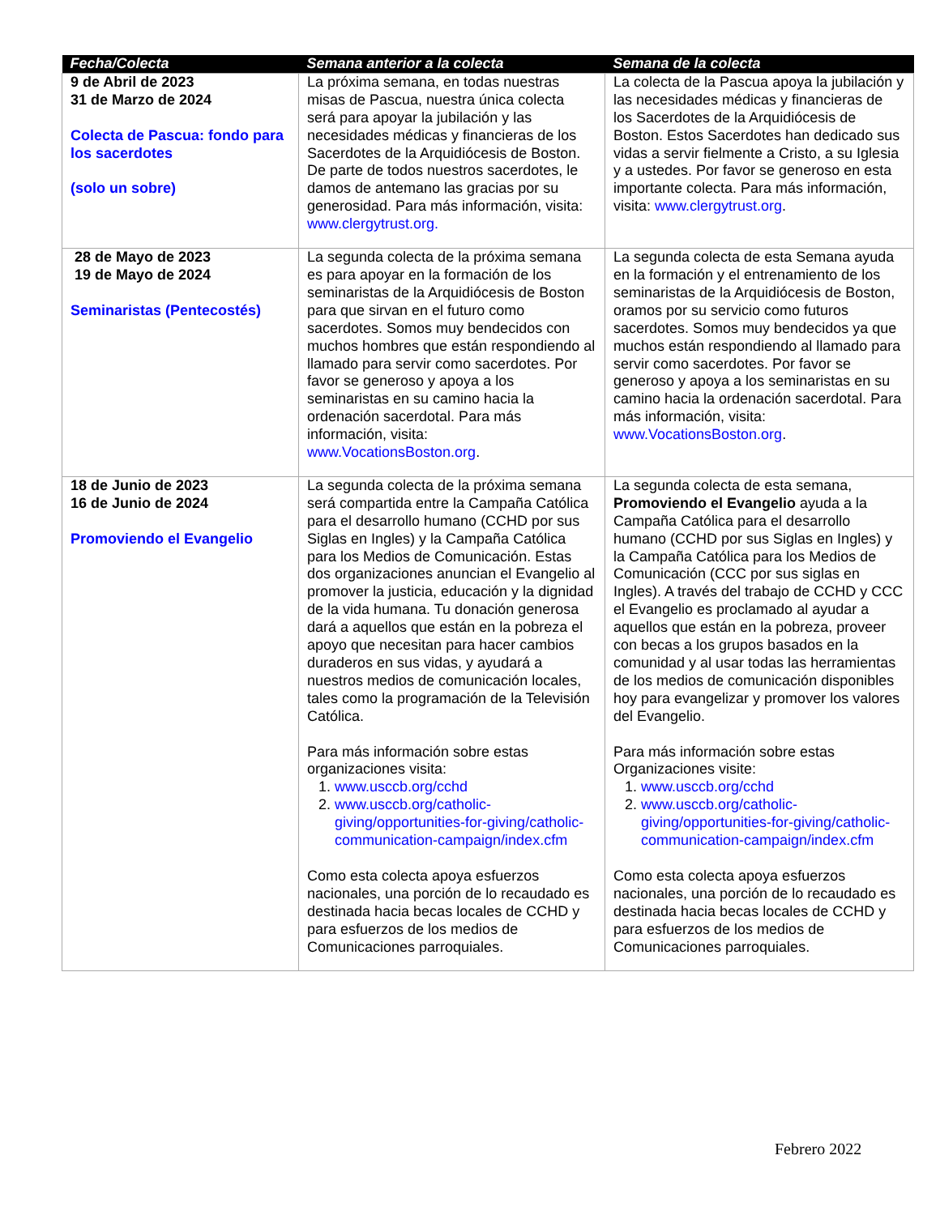| Fecha/Colecta | Semana anterior a la colecta | Semana de la colecta |
| --- | --- | --- |
| 9 de Abril de 2023 31 de Marzo de 2024 Colecta de Pascua: fondo para los sacerdotes (solo un sobre) | La próxima semana, en todas nuestras misas de Pascua, nuestra única colecta será para apoyar la jubilación y las necesidades médicas y financieras de los Sacerdotes de la Arquidiócesis de Boston. De parte de todos nuestros sacerdotes, le damos de antemano las gracias por su generosidad. Para más información, visita: www.clergytrust.org. | La colecta de la Pascua apoya la jubilación y las necesidades médicas y financieras de los Sacerdotes de la Arquidiócesis de Boston. Estos Sacerdotes han dedicado sus vidas a servir fielmente a Cristo, a su Iglesia y a ustedes. Por favor se generoso en esta importante colecta. Para más información, visita: www.clergytrust.org . |
| 28 de Mayo de 2023 19 de Mayo de 2024 Seminaristas (Pentecostés) | La segunda colecta de la próxima semana es para apoyar en la formación de los seminaristas de la Arquidiócesis de Boston para que sirvan en el futuro como sacerdotes. Somos muy bendecidos con muchos hombres que están respondiendo al llamado para servir como sacerdotes. Por favor se generoso y apoya a los seminaristas en su camino hacia la ordenación sacerdotal. Para más información, visita: www.VocationsBoston.org . | La segunda colecta de esta Semana ayuda en la formación y el entrenamiento de los seminaristas de la Arquidiócesis de Boston, oramos por su servicio como futuros sacerdotes. Somos muy bendecidos ya que muchos están respondiendo al llamado para servir como sacerdotes. Por favor se generoso y apoya a los seminaristas en su camino hacia la ordenación sacerdotal. Para más información, visita: www.VocationsBoston.org . |
| 18 de Junio de 2023 16 de Junio de 2024 Promoviendo el Evangelio | La segunda colecta de la próxima semana será compartida entre la Campaña Católica para el desarrollo humano (CCHD por sus Siglas en Ingles) y la Campaña Católica para los Medios de Comunicación. Estas dos organizaciones anuncian el Evangelio al promover la justicia, educación y la dignidad de la vida humana. Tu donación generosa dará a aquellos que están en la pobreza el apoyo que necesitan para hacer cambios duraderos en sus vidas, y ayudará a nuestros medios de comunicación locales, tales como la programación de la Televisión Católica. Para más información sobre estas organizaciones visita: 1. www.usccb.org/cchd 2. www.usccb.org/catholic-giving/opportunities-for-giving/catholic-communication-campaign/index.cfm Como esta colecta apoya esfuerzos nacionales, una porción de lo recaudado es destinada hacia becas locales de CCHD y para esfuerzos de los medios de Comunicaciones parroquiales. | La segunda colecta de esta semana, Promoviendo el Evangelio ayuda a la Campaña Católica para el desarrollo humano (CCHD por sus Siglas en Ingles) y la Campaña Católica para los Medios de Comunicación (CCC por sus siglas en Ingles). A través del trabajo de CCHD y CCC el Evangelio es proclamado al ayudar a aquellos que están en la pobreza, proveer con becas a los grupos basados en la comunidad y al usar todas las herramientas de los medios de comunicación disponibles hoy para evangelizar y promover los valores del Evangelio. Para más información sobre estas Organizaciones visite: 1. www.usccb.org/cchd 2. www.usccb.org/catholic-giving/opportunities-for-giving/catholic-communication-campaign/index.cfm Como esta colecta apoya esfuerzos nacionales, una porción de lo recaudado es destinada hacia becas locales de CCHD y para esfuerzos de los medios de Comunicaciones parroquiales. |
Febrero 2022